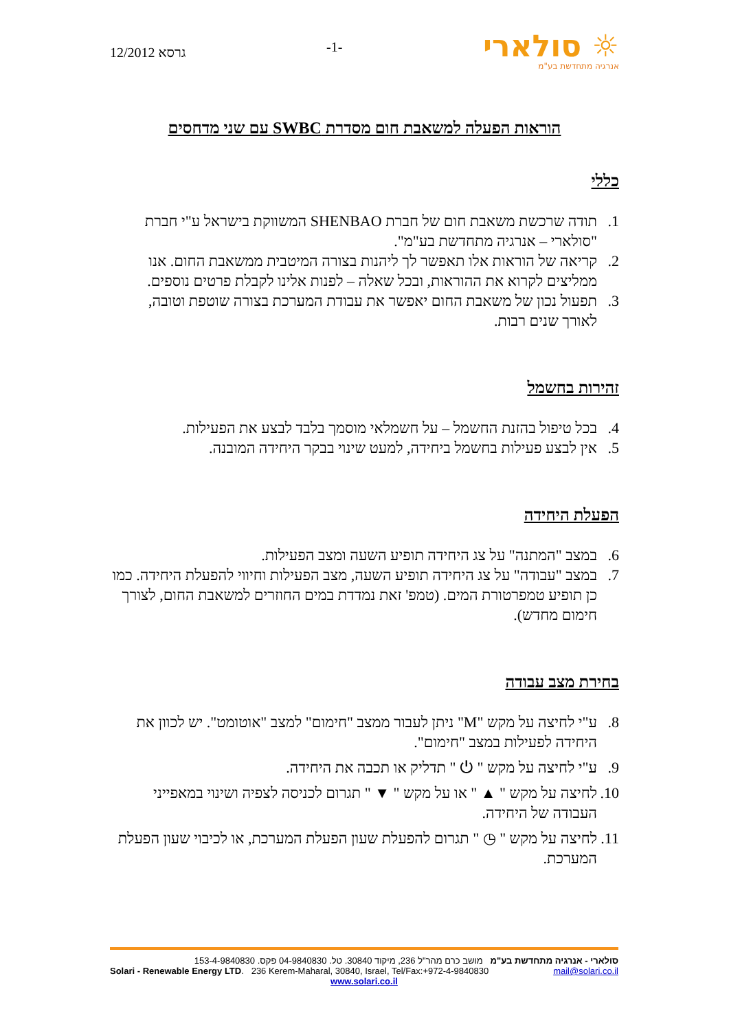גרסא 12/2012
-1-
סולארי ☼
אנרגיה מתחדשת בע"מ
הוראות הפעלה למשאבת חום מסדרת SWBC עם שני מדחסים
כללי
1. תודה שרכשת משאבת חום של חברת SHENBAO המשווקת בישראל ע"י חברת "סולארי – אנרגיה מתחדשת בע"מ".
2. קריאה של הוראות אלו תאפשר לך ליהנות בצורה המיטבית ממשאבת החום. אנו ממליצים לקרוא את ההוראות, ובכל שאלה – לפנות אלינו לקבלת פרטים נוספים.
3. תפעול נכון של משאבת החום יאפשר את עבודת המערכת בצורה שוטפת וטובה, לאורך שנים רבות.
זהירות בחשמל
4. בכל טיפול בהזנת החשמל – על חשמלאי מוסמך בלבד לבצע את הפעילות.
5. אין לבצע פעילות בחשמל ביחידה, למעט שינוי בבקר היחידה המובנה.
הפעלת היחידה
6. במצב "המתנה" על צג היחידה תופיע השעה ומצב הפעילות.
7. במצב "עבודה" על צג היחידה תופיע השעה, מצב הפעילות וחיווי להפעלת היחידה. כמו כן תופיע טמפרטורת המים. (טמפ' זאת נמדדת במים החוזרים למשאבת החום, לצורך חימום מחדש).
בחירת מצב עבודה
8. ע"י לחיצה על מקש "M" ניתן לעבור ממצב "חימום" למצב "אוטומט". יש לכוון את היחידה לפעילות במצב "חימום".
9. ע"י לחיצה על מקש " ⏻ " תדליק או תכבה את היחידה.
10. לחיצה על מקש " ▲ " או על מקש " ▼ " תגרום לכניסה לצפיה ושינוי במאפייני העבודה של היחידה.
11. לחיצה על מקש " ◷ " תגרום להפעלת שעון הפעלת המערכת, או לכיבוי שעון הפעלת המערכת.
סולארי - אנרגיה מתחדשת בע"מ מושב כרם מהר"ל 236, מיקוד 30840. טל. 04-9840830 פקס. 153-4-9840830
Solari - Renewable Energy LTD. 236 Kerem-Maharal, 30840, Israel, Tel/Fax:+972-4-9840830 mail@solari.co.il
www.solari.co.il